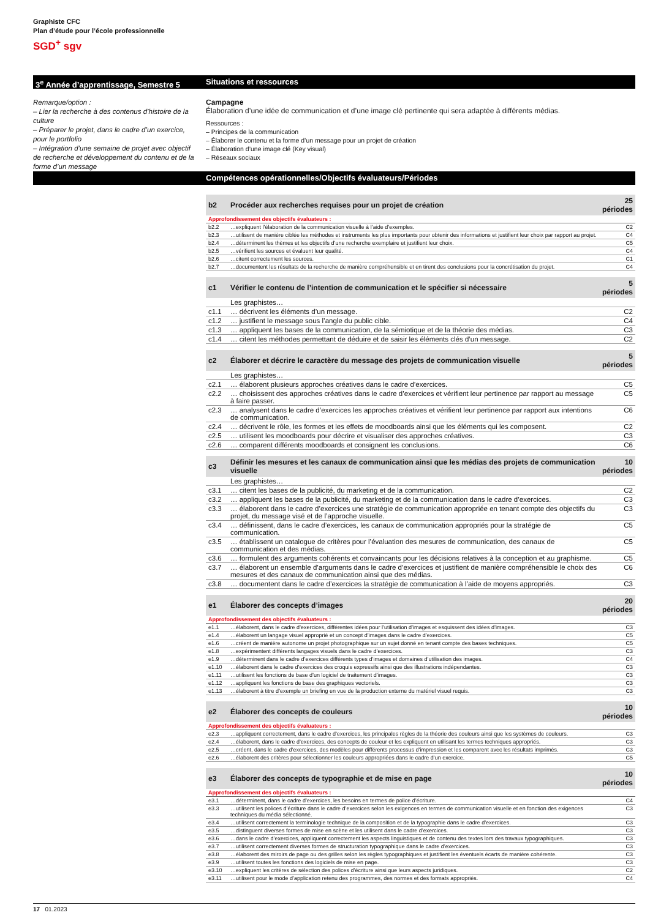Graphiste CFC
Plan d’étude pour l’école professionnelle
SGD<sup>+</sup> sgv
3<sup>e</sup> Année d’apprentissage, Semestre 5 Situations et ressources
Remarque/option :
– Lier la recherche à des contenus d’histoire de la culture
– Préparer le projet, dans le cadre d’un exercice, pour le portfolio
– Intégration d’une semaine de projet avec objectif de recherche et développement du contenu et de la forme d’un message
Campagne
Élaboration d’une idée de communication et d’une image clé pertinente qui sera adaptée à différents médias.
Ressources :
– Principes de la communication
– Élaborer le contenu et la forme d’un message pour un projet de création
– Élaboration d’une image clé (Key visual)
– Réseaux sociaux
Compétences opérationnelles/Objectifs évaluateurs/Périodes
| b2 | Procéder aux recherches requises pour un projet de création | 25 périodes |
| --- | --- | --- |
| Approfondissement des objectifs évaluateurs : | | |
| b2.2 | …expliquent l’élaboration de la communication visuelle à l’aide d’exemples. | C2 |
| b2.3 | …utilisent de manière ciblée les méthodes et instruments les plus importants pour obtenir des informations et justifient leur choix par rapport au projet. | C4 |
| b2.4 | …déterminent les thèmes et les objectifs d’une recherche exemplaire et justifient leur choix. | C5 |
| b2.5 | …vérifient les sources et évaluent leur qualité. | C4 |
| b2.6 | …citent correctement les sources. | C1 |
| b2.7 | …documentent les résultats de la recherche de manière compréhensible et en tirent des conclusions pour la concrétisation du projet. | C4 |
| c1 | Vérifier le contenu de l’intention de communication et le spécifier si nécessaire | 5 périodes |
| --- | --- | --- |
| | Les graphistes… | |
| c1.1 | … décrivent les éléments d’un message. | C2 |
| c1.2 | … justifient le message sous l’angle du public cible. | C4 |
| c1.3 | … appliquent les bases de la communication, de la sémiotique et de la théorie des médias. | C3 |
| c1.4 | … citent les méthodes permettant de déduire et de saisir les éléments clés d’un message. | C2 |
| c2 | Élaborer et décrire le caractère du message des projets de communication visuelle | 5 périodes |
| --- | --- | --- |
| | Les graphistes… | |
| c2.1 | … élaborent plusieurs approches créatives dans le cadre d’exercices. | C5 |
| c2.2 | … choisissent des approches créatives dans le cadre d’exercices et vérifient leur pertinence par rapport au message à faire passer. | C5 |
| c2.3 | … analysent dans le cadre d’exercices les approches créatives et vérifient leur pertinence par rapport aux intentions de communication. | C6 |
| c2.4 | … décrivent le rôle, les formes et les effets de moodboards ainsi que les éléments qui les composent. | C2 |
| c2.5 | … utilisent les moodboards pour décrire et visualiser des approches créatives. | C3 |
| c2.6 | … comparent différents moodboards et consignent les conclusions. | C6 |
| c3 | Définir les mesures et les canaux de communication ainsi que les médias des projets de communication visuelle | 10 périodes |
| --- | --- | --- |
| | Les graphistes… | |
| c3.1 | … citent les bases de la publicité, du marketing et de la communication. | C2 |
| c3.2 | … appliquent les bases de la publicité, du marketing et de la communication dans le cadre d’exercices. | C3 |
| c3.3 | … élaborent dans le cadre d’exercices une stratégie de communication appropriée en tenant compte des objectifs du projet, du message visé et de l’approche visuelle. | C3 |
| c3.4 | … définissent, dans le cadre d’exercices, les canaux de communication appropriés pour la stratégie de communication. | C5 |
| c3.5 | … établissent un catalogue de critères pour l’évaluation des mesures de communication, des canaux de communication et des médias. | C5 |
| c3.6 | … formulent des arguments cohérents et convaincants pour les décisions relatives à la conception et au graphisme. | C5 |
| c3.7 | … élaborent un ensemble d’arguments dans le cadre d’exercices et justifient de manière compréhensible le choix des mesures et des canaux de communication ainsi que des médias. | C6 |
| c3.8 | … documentent dans le cadre d’exercices la stratégie de communication à l’aide de moyens appropriés. | C3 |
| e1 | Élaborer des concepts d’images | 20 périodes |
| --- | --- | --- |
| Approfondissement des objectifs évaluateurs : | | |
| e1.1 | …élaborent, dans le cadre d’exercices, différentes idées pour l’utilisation d’images et esquissent des idées d’images. | C3 |
| e1.4 | …élaborent un langage visuel approprié et un concept d’images dans le cadre d’exercices. | C5 |
| e1.6 | …créent de manière autonome un projet photographique sur un sujet donné en tenant compte des bases techniques. | C5 |
| e1.8 | …expérimentent différents langages visuels dans le cadre d’exercices. | C3 |
| e1.9 | …déterminent dans le cadre d’exercices différents types d’images et domaines d’utilisation des images. | C4 |
| e1.10 | …élaborent dans le cadre d’exercices des croquis expressifs ainsi que des illustrations indépendantes. | C3 |
| e1.11 | …utilisent les fonctions de base d’un logiciel de traitement d’images. | C3 |
| e1.12 | …appliquent les fonctions de base des graphiques vectoriels. | C3 |
| e1.13 | …élaborent à titre d’exemple un briefing en vue de la production externe du matériel visuel requis. | C3 |
| e2 | Élaborer des concepts de couleurs | 10 périodes |
| --- | --- | --- |
| Approfondissement des objectifs évaluateurs : | | |
| e2.3 | …appliquent correctement, dans le cadre d’exercices, les principales règles de la théorie des couleurs ainsi que les systèmes de couleurs. | C3 |
| e2.4 | …élaborent, dans le cadre d’exercices, des concepts de couleur et les expliquent en utilisant les termes techniques appropriés. | C3 |
| e2.5 | …créent, dans le cadre d’exercices, des modèles pour différents processus d’impression et les comparent avec les résultats imprimés. | C3 |
| e2.6 | …élaborent des critères pour sélectionner les couleurs appropriées dans le cadre d’un exercice. | C5 |
| e3 | Élaborer des concepts de typographie et de mise en page | 10 périodes |
| --- | --- | --- |
| Approfondissement des objectifs évaluateurs : | | |
| e3.1 | …déterminent, dans le cadre d’exercices, les besoins en termes de police d’écriture. | C4 |
| e3.3 | …utilisent les polices d’écriture dans le cadre d’exercices selon les exigences en termes de communication visuelle et en fonction des exigences techniques du média sélectionné. | C3 |
| e3.4 | …utilisent correctement la terminologie technique de la composition et de la typographie dans le cadre d’exercices. | C3 |
| e3.5 | …distinguent diverses formes de mise en scène et les utilisent dans le cadre d’exercices. | C3 |
| e3.6 | …dans le cadre d’exercices, appliquent correctement les aspects linguistiques et de contenu des textes lors des travaux typographiques. | C3 |
| e3.7 | …utilisent correctement diverses formes de structuration typographique dans le cadre d’exercices. | C3 |
| e3.8 | …élaborent des miroirs de page ou des grilles selon les règles typographiques et justifient les éventuels écarts de manière cohérente. | C3 |
| e3.9 | …utilisent toutes les fonctions des logiciels de mise en page. | C3 |
| e3.10 | …expliquent les critères de sélection des polices d’écriture ainsi que leurs aspects juridiques. | C2 |
| e3.11 | …utilisent pour le mode d’application retenu des programmes, des normes et des formats appropriés. | C4 |
17 01.2023